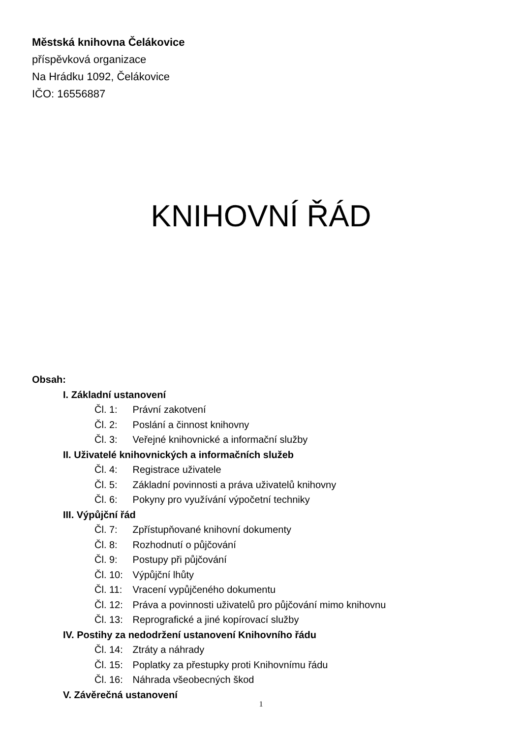Městská knihovna Čelákovice
příspěvková organizace
Na Hrádku 1092, Čelákovice
IČO: 16556887
KNIHOVNÍ ŘÁD
Obsah:
I. Základní ustanovení
Čl. 1: Právní zakotvení
Čl. 2: Poslání a činnost knihovny
Čl. 3: Veřejné knihovnické a informační služby
II. Uživatelé knihovnických a informačních služeb
Čl. 4: Registrace uživatele
Čl. 5: Základní povinnosti a práva uživatelů knihovny
Čl. 6: Pokyny pro využívání výpočetní techniky
III. Výpůjční řád
Čl. 7: Zpřístupňované knihovní dokumenty
Čl. 8: Rozhodnutí o půjčování
Čl. 9: Postupy při půjčování
Čl. 10: Výpůjční lhůty
Čl. 11: Vracení vypůjčeného dokumentu
Čl. 12: Práva a povinnosti uživatelů pro půjčování mimo knihovnu
Čl. 13: Reprografické a jiné kopírovací služby
IV. Postihy za nedodržení ustanovení Knihovního řádu
Čl. 14: Ztráty a náhrady
Čl. 15: Poplatky za přestupky proti Knihovnímu řádu
Čl. 16: Náhrada všeobecných škod
V. Závěrečná ustanovení
1